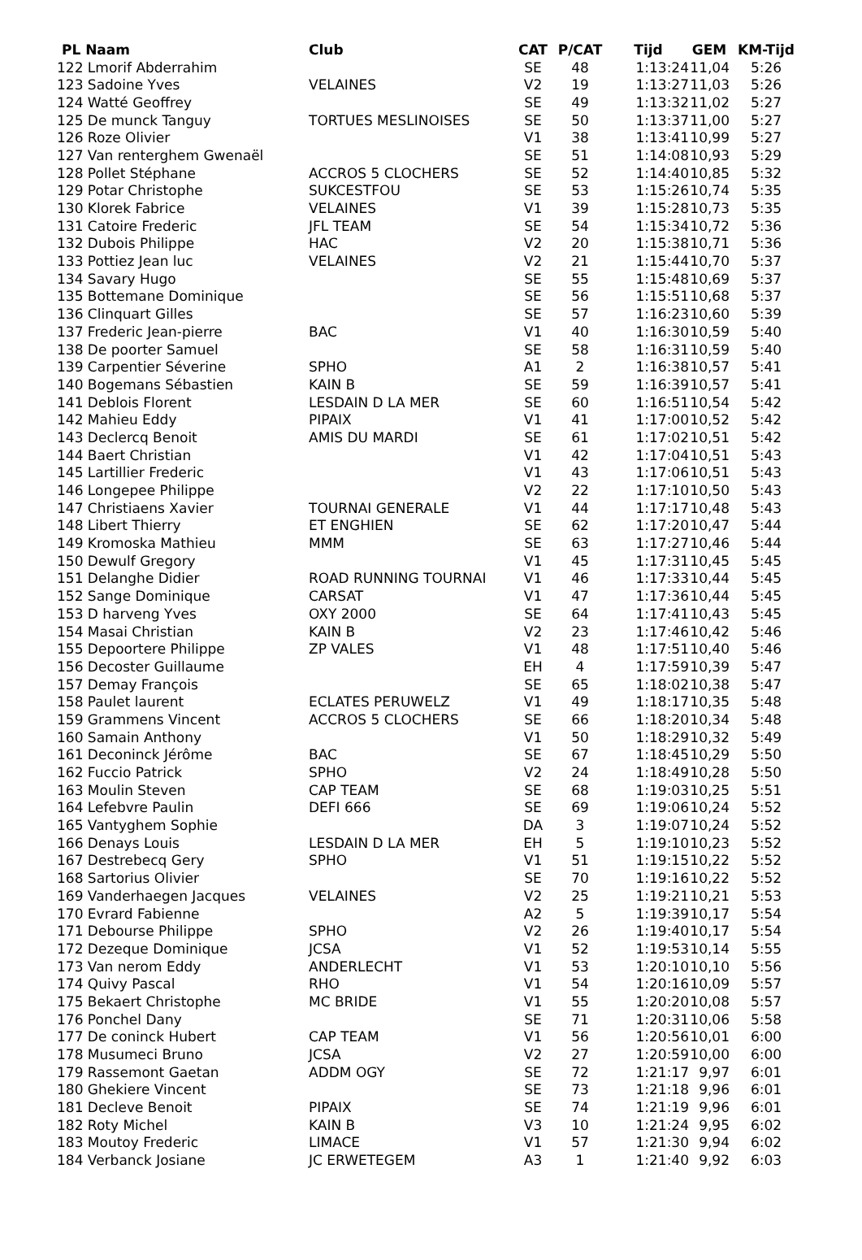| PL Naam | Club | CAT | P/CAT | Tijd | GEM | KM-Tijd |
| --- | --- | --- | --- | --- | --- | --- |
| 122 Lmorif Abderrahim | | SE | 48 | 1:13:24 | 11,04 | 5:26 |
| 123 Sadoine Yves | VELAINES | V2 | 19 | 1:13:27 | 11,03 | 5:26 |
| 124 Watté Geoffrey | | SE | 49 | 1:13:32 | 11,02 | 5:27 |
| 125 De munck Tanguy | TORTUES MESLINOISES | SE | 50 | 1:13:37 | 11,00 | 5:27 |
| 126 Roze Olivier | | V1 | 38 | 1:13:41 | 10,99 | 5:27 |
| 127 Van renterghem Gwenaël | | SE | 51 | 1:14:08 | 10,93 | 5:29 |
| 128 Pollet Stéphane | ACCROS 5 CLOCHERS | SE | 52 | 1:14:40 | 10,85 | 5:32 |
| 129 Potar Christophe | SUKCESTFOU | SE | 53 | 1:15:26 | 10,74 | 5:35 |
| 130 Klorek Fabrice | VELAINES | V1 | 39 | 1:15:28 | 10,73 | 5:35 |
| 131 Catoire Frederic | JFL TEAM | SE | 54 | 1:15:34 | 10,72 | 5:36 |
| 132 Dubois Philippe | HAC | V2 | 20 | 1:15:38 | 10,71 | 5:36 |
| 133 Pottiez Jean luc | VELAINES | V2 | 21 | 1:15:44 | 10,70 | 5:37 |
| 134 Savary Hugo | | SE | 55 | 1:15:48 | 10,69 | 5:37 |
| 135 Bottemane Dominique | | SE | 56 | 1:15:51 | 10,68 | 5:37 |
| 136 Clinquart Gilles | | SE | 57 | 1:16:23 | 10,60 | 5:39 |
| 137 Frederic Jean-pierre | BAC | V1 | 40 | 1:16:30 | 10,59 | 5:40 |
| 138 De poorter Samuel | | SE | 58 | 1:16:31 | 10,59 | 5:40 |
| 139 Carpentier Séverine | SPHO | A1 | 2 | 1:16:38 | 10,57 | 5:41 |
| 140 Bogemans Sébastien | KAIN B | SE | 59 | 1:16:39 | 10,57 | 5:41 |
| 141 Deblois Florent | LESDAIN D LA MER | SE | 60 | 1:16:51 | 10,54 | 5:42 |
| 142 Mahieu Eddy | PIPAIX | V1 | 41 | 1:17:00 | 10,52 | 5:42 |
| 143 Declercq Benoit | AMIS DU MARDI | SE | 61 | 1:17:02 | 10,51 | 5:42 |
| 144 Baert Christian | | V1 | 42 | 1:17:04 | 10,51 | 5:43 |
| 145 Lartillier Frederic | | V1 | 43 | 1:17:06 | 10,51 | 5:43 |
| 146 Longepee Philippe | | V2 | 22 | 1:17:10 | 10,50 | 5:43 |
| 147 Christiaens Xavier | TOURNAI GENERALE | V1 | 44 | 1:17:17 | 10,48 | 5:43 |
| 148 Libert Thierry | ET ENGHIEN | SE | 62 | 1:17:20 | 10,47 | 5:44 |
| 149 Kromoska Mathieu | MMM | SE | 63 | 1:17:27 | 10,46 | 5:44 |
| 150 Dewulf Gregory | | V1 | 45 | 1:17:31 | 10,45 | 5:45 |
| 151 Delanghe Didier | ROAD RUNNING TOURNAI | V1 | 46 | 1:17:33 | 10,44 | 5:45 |
| 152 Sange Dominique | CARSAT | V1 | 47 | 1:17:36 | 10,44 | 5:45 |
| 153 D harveng Yves | OXY 2000 | SE | 64 | 1:17:41 | 10,43 | 5:45 |
| 154 Masai Christian | KAIN B | V2 | 23 | 1:17:46 | 10,42 | 5:46 |
| 155 Depoortere Philippe | ZP VALES | V1 | 48 | 1:17:51 | 10,40 | 5:46 |
| 156 Decoster Guillaume | | EH | 4 | 1:17:59 | 10,39 | 5:47 |
| 157 Demay François | | SE | 65 | 1:18:02 | 10,38 | 5:47 |
| 158 Paulet laurent | ECLATES PERUWELZ | V1 | 49 | 1:18:17 | 10,35 | 5:48 |
| 159 Grammens Vincent | ACCROS 5 CLOCHERS | SE | 66 | 1:18:20 | 10,34 | 5:48 |
| 160 Samain Anthony | | V1 | 50 | 1:18:29 | 10,32 | 5:49 |
| 161 Deconinck Jérôme | BAC | SE | 67 | 1:18:45 | 10,29 | 5:50 |
| 162 Fuccio Patrick | SPHO | V2 | 24 | 1:18:49 | 10,28 | 5:50 |
| 163 Moulin Steven | CAP TEAM | SE | 68 | 1:19:03 | 10,25 | 5:51 |
| 164 Lefebvre Paulin | DEFI 666 | SE | 69 | 1:19:06 | 10,24 | 5:52 |
| 165 Vantyghem Sophie | | DA | 3 | 1:19:07 | 10,24 | 5:52 |
| 166 Denays Louis | LESDAIN D LA MER | EH | 5 | 1:19:10 | 10,23 | 5:52 |
| 167 Destrebecq Gery | SPHO | V1 | 51 | 1:19:15 | 10,22 | 5:52 |
| 168 Sartorius Olivier | | SE | 70 | 1:19:16 | 10,22 | 5:52 |
| 169 Vanderhaegen Jacques | VELAINES | V2 | 25 | 1:19:21 | 10,21 | 5:53 |
| 170 Evrard Fabienne | | A2 | 5 | 1:19:39 | 10,17 | 5:54 |
| 171 Debourse Philippe | SPHO | V2 | 26 | 1:19:40 | 10,17 | 5:54 |
| 172 Dezeque Dominique | JCSA | V1 | 52 | 1:19:53 | 10,14 | 5:55 |
| 173 Van nerom Eddy | ANDERLECHT | V1 | 53 | 1:20:10 | 10,10 | 5:56 |
| 174 Quivy Pascal | RHO | V1 | 54 | 1:20:16 | 10,09 | 5:57 |
| 175 Bekaert Christophe | MC BRIDE | V1 | 55 | 1:20:20 | 10,08 | 5:57 |
| 176 Ponchel Dany | | SE | 71 | 1:20:31 | 10,06 | 5:58 |
| 177 De coninck Hubert | CAP TEAM | V1 | 56 | 1:20:56 | 10,01 | 6:00 |
| 178 Musumeci Bruno | JCSA | V2 | 27 | 1:20:59 | 10,00 | 6:00 |
| 179 Rassemont Gaetan | ADDM OGY | SE | 72 | 1:21:17 | 9,97 | 6:01 |
| 180 Ghekiere Vincent | | SE | 73 | 1:21:18 | 9,96 | 6:01 |
| 181 Decleve Benoit | PIPAIX | SE | 74 | 1:21:19 | 9,96 | 6:01 |
| 182 Roty Michel | KAIN B | V3 | 10 | 1:21:24 | 9,95 | 6:02 |
| 183 Moutoy Frederic | LIMACE | V1 | 57 | 1:21:30 | 9,94 | 6:02 |
| 184 Verbanck Josiane | JC ERWETEGEM | A3 | 1 | 1:21:40 | 9,92 | 6:03 |